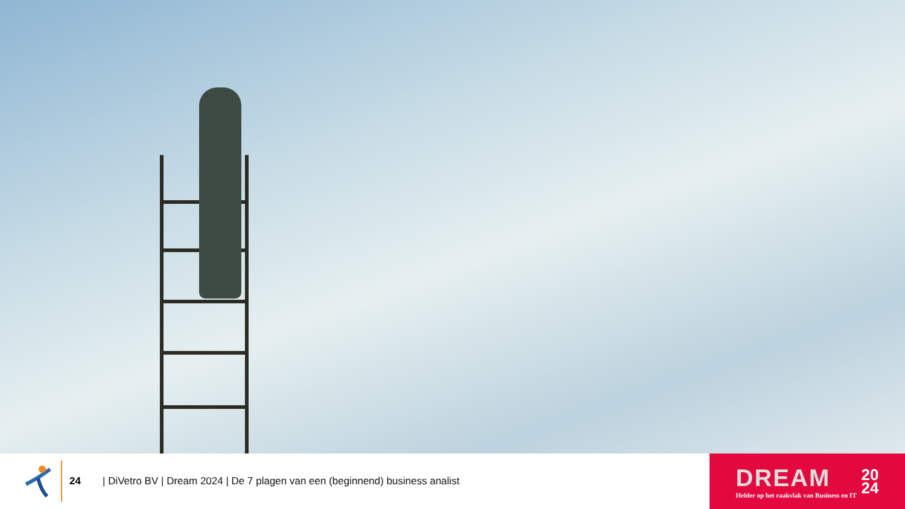24
| DiVetro BV | Dream 2024 | De 7 plagen van een (beginnend) business analist
DREAM
Helder op het raakvlak van Business en IT
20
24